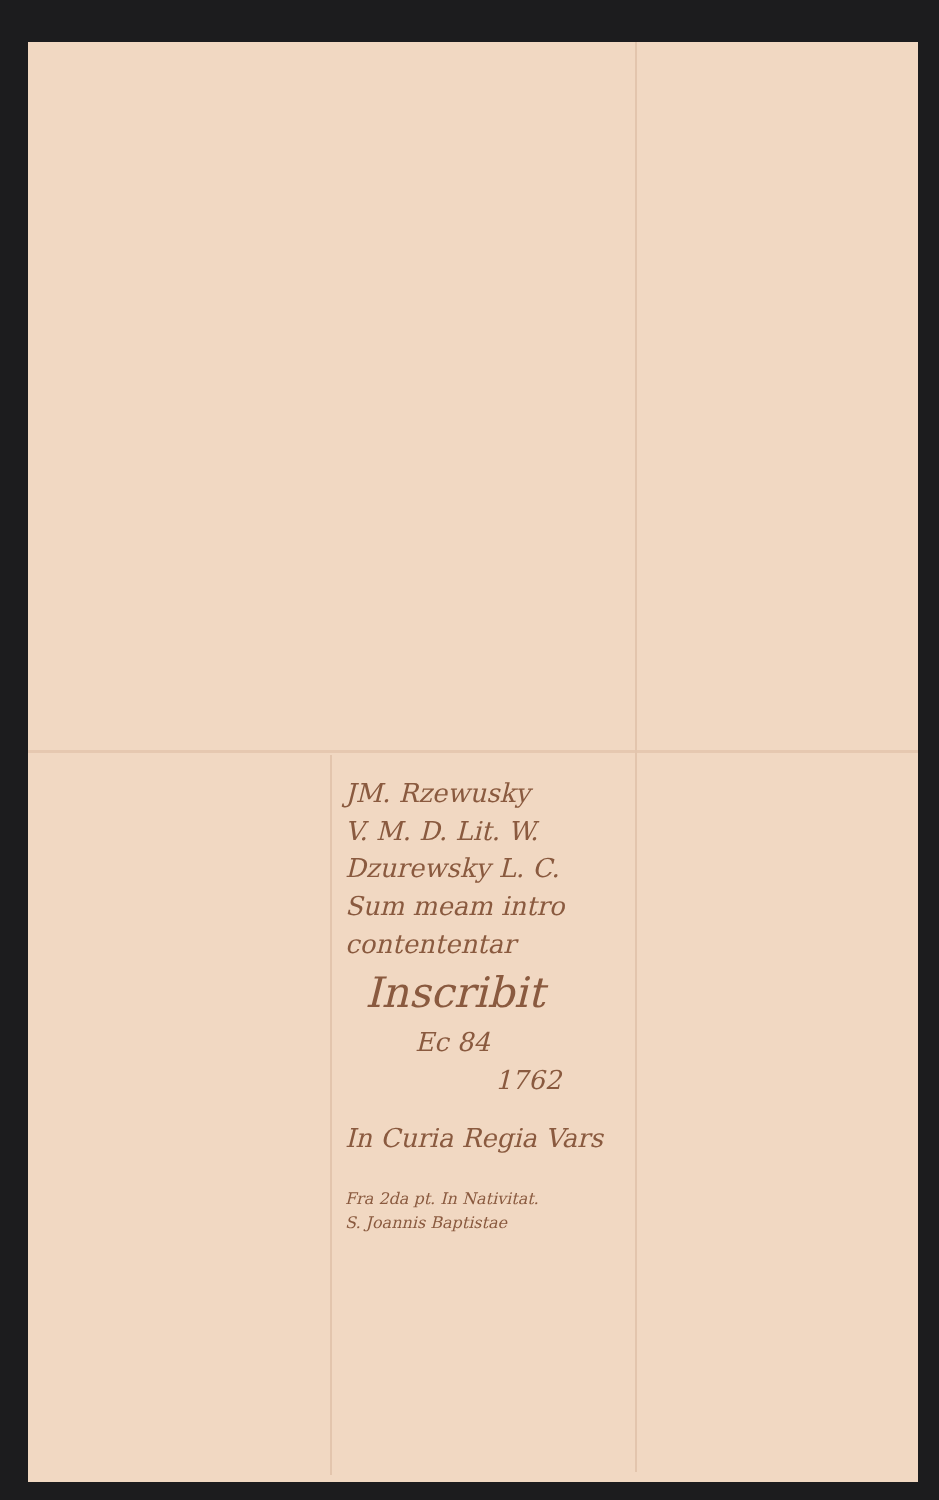JM. Rzewusky
V. M. D. Lit. W.
Dzurewsky L. C.
Sum meam intro
contententar
Inscribit
Ec 84
1762
In Curia Regia Vars
Fra 2da pt. In Nativitat.
S. Joannis Baptistae